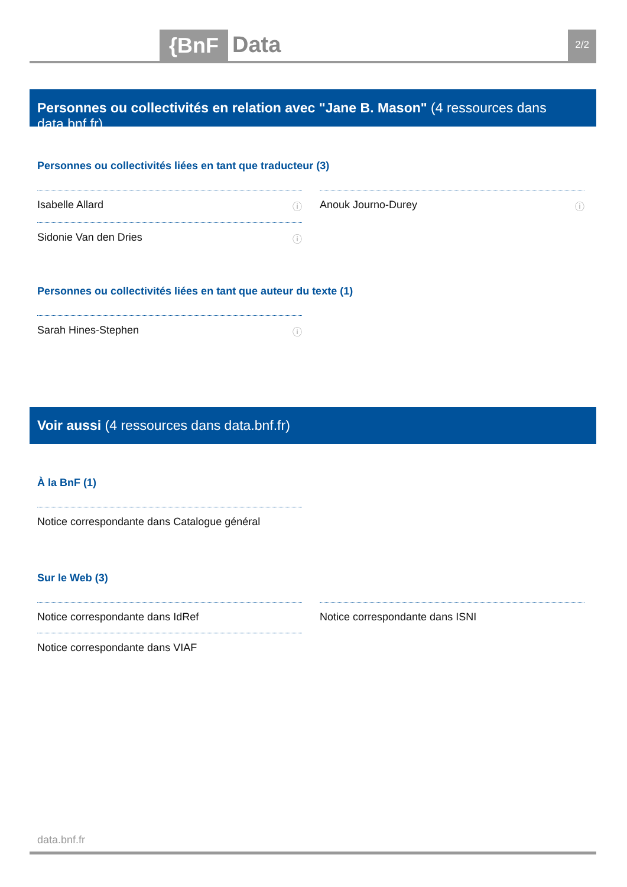{BnF Data 2/2
Personnes ou collectivités en relation avec "Jane B. Mason" (4 ressources dans data.bnf.fr)
Personnes ou collectivités liées en tant que traducteur (3)
Isabelle Allard ⓘ
Anouk Journo-Durey ⓘ
Sidonie Van den Dries ⓘ
Personnes ou collectivités liées en tant que auteur du texte (1)
Sarah Hines-Stephen ⓘ
Voir aussi (4 ressources dans data.bnf.fr)
À la BnF (1)
Notice correspondante dans Catalogue général
Sur le Web (3)
Notice correspondante dans IdRef
Notice correspondante dans ISNI
Notice correspondante dans VIAF
data.bnf.fr